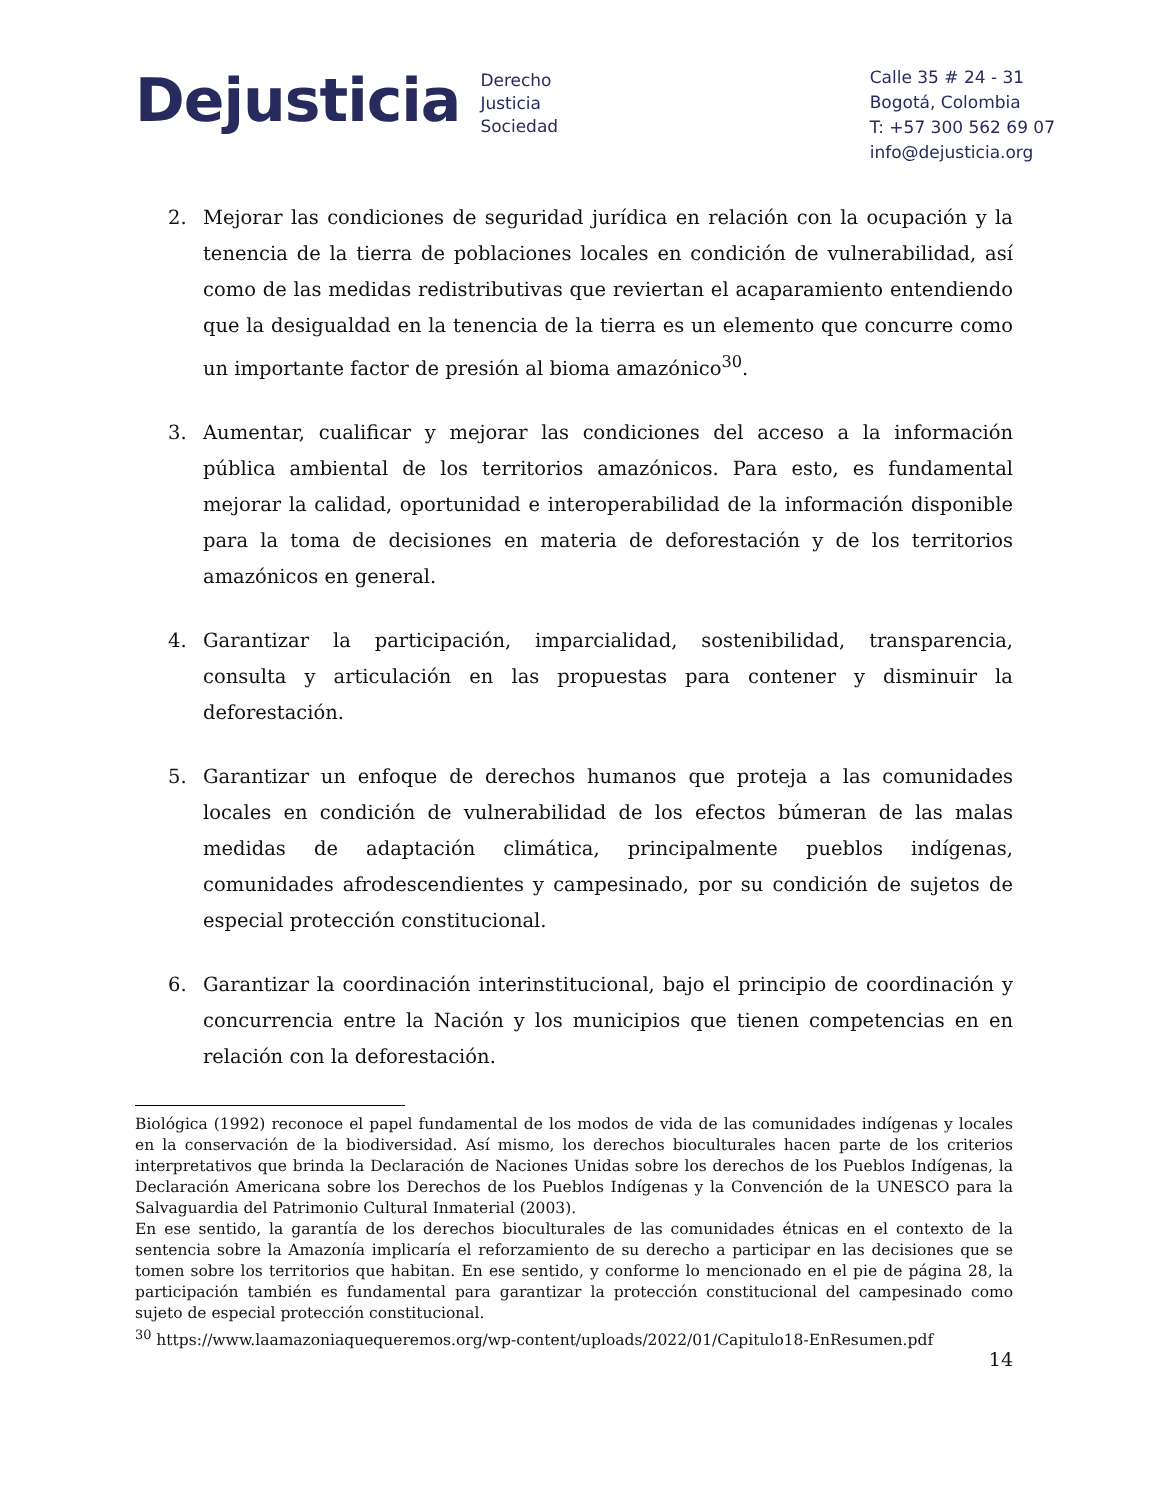Dejusticia
Derecho
Justicia
Sociedad
Calle 35 # 24 - 31
Bogotá, Colombia
T: +57 300 562 69 07
info@dejusticia.org
2. Mejorar las condiciones de seguridad jurídica en relación con la ocupación y la tenencia de la tierra de poblaciones locales en condición de vulnerabilidad, así como de las medidas redistributivas que reviertan el acaparamiento entendiendo que la desigualdad en la tenencia de la tierra es un elemento que concurre como un importante factor de presión al bioma amazónico<sup>30</sup>.
3. Aumentar, cualificar y mejorar las condiciones del acceso a la información pública ambiental de los territorios amazónicos. Para esto, es fundamental mejorar la calidad, oportunidad e interoperabilidad de la información disponible para la toma de decisiones en materia de deforestación y de los territorios amazónicos en general.
4. Garantizar la participación, imparcialidad, sostenibilidad, transparencia, consulta y articulación en las propuestas para contener y disminuir la deforestación.
5. Garantizar un enfoque de derechos humanos que proteja a las comunidades locales en condición de vulnerabilidad de los efectos búmeran de las malas medidas de adaptación climática, principalmente pueblos indígenas, comunidades afrodescendientes y campesinado, por su condición de sujetos de especial protección constitucional.
6. Garantizar la coordinación interinstitucional, bajo el principio de coordinación y concurrencia entre la Nación y los municipios que tienen competencias en en relación con la deforestación.
Biológica (1992) reconoce el papel fundamental de los modos de vida de las comunidades indígenas y locales en la conservación de la biodiversidad. Así mismo, los derechos bioculturales hacen parte de los criterios interpretativos que brinda la Declaración de Naciones Unidas sobre los derechos de los Pueblos Indígenas, la Declaración Americana sobre los Derechos de los Pueblos Indígenas y la Convención de la UNESCO para la Salvaguardia del Patrimonio Cultural Inmaterial (2003).
En ese sentido, la garantía de los derechos bioculturales de las comunidades étnicas en el contexto de la sentencia sobre la Amazonía implicaría el reforzamiento de su derecho a participar en las decisiones que se tomen sobre los territorios que habitan. En ese sentido, y conforme lo mencionado en el pie de página 28, la participación también es fundamental para garantizar la protección constitucional del campesinado como sujeto de especial protección constitucional.
<sup>30</sup> https://www.laamazoniaquequeremos.org/wp-content/uploads/2022/01/Capitulo18-EnResumen.pdf
14